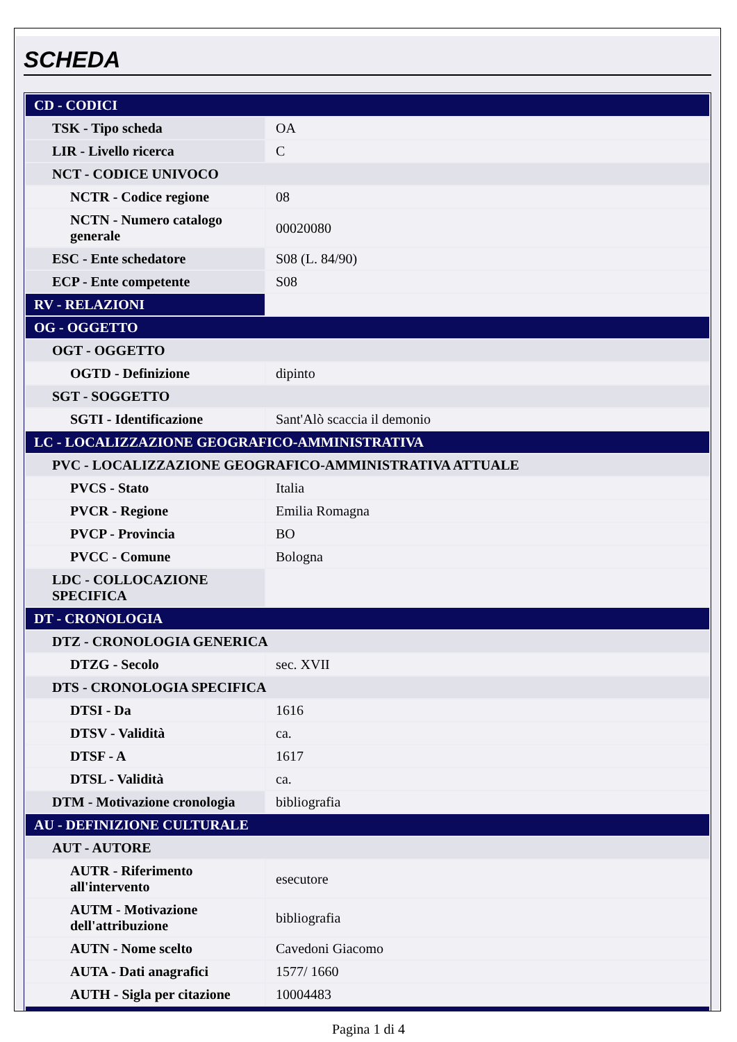SCHEDA
| CD - CODICI | |
| TSK - Tipo scheda | OA |
| LIR - Livello ricerca | C |
| NCT - CODICE UNIVOCO | |
| NCTR - Codice regione | 08 |
| NCTN - Numero catalogo generale | 00020080 |
| ESC - Ente schedatore | S08 (L. 84/90) |
| ECP - Ente competente | S08 |
| RV - RELAZIONI | |
| OG - OGGETTO | |
| OGT - OGGETTO | |
| OGTD - Definizione | dipinto |
| SGT - SOGGETTO | |
| SGTI - Identificazione | Sant'Alò scaccia il demonio |
| LC - LOCALIZZAZIONE GEOGRAFICO-AMMINISTRATIVA | |
| PVC - LOCALIZZAZIONE GEOGRAFICO-AMMINISTRATIVA ATTUALE | |
| PVCS - Stato | Italia |
| PVCR - Regione | Emilia Romagna |
| PVCP - Provincia | BO |
| PVCC - Comune | Bologna |
| LDC - COLLOCAZIONE SPECIFICA | |
| DT - CRONOLOGIA | |
| DTZ - CRONOLOGIA GENERICA | |
| DTZG - Secolo | sec. XVII |
| DTS - CRONOLOGIA SPECIFICA | |
| DTSI - Da | 1616 |
| DTSV - Validità | ca. |
| DTSF - A | 1617 |
| DTSL - Validità | ca. |
| DTM - Motivazione cronologia | bibliografia |
| AU - DEFINIZIONE CULTURALE | |
| AUT - AUTORE | |
| AUTR - Riferimento all'intervento | esecutore |
| AUTM - Motivazione dell'attribuzione | bibliografia |
| AUTN - Nome scelto | Cavedoni Giacomo |
| AUTA - Dati anagrafici | 1577/ 1660 |
| AUTH - Sigla per citazione | 10004483 |
Pagina 1 di 4